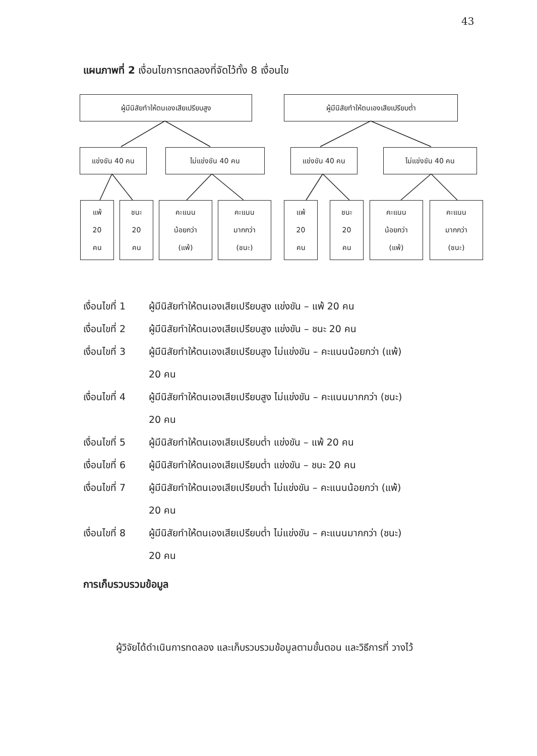43
แผนภาพที่ 2 เงื่อนไขการทดลองที่จัดไว้ทั้ง 8 เงื่อนไข
ผู้มีนิสัยทำให้ตนเองเสียเปรียบสูง ผู้มีนิสัยทำให้ตนเองเสียเปรียบต่ำ
แข่งขัน 40 คน ไม่แข่งขัน 40 คน แข่งขัน 40 คน ไม่แข่งขัน 40 คน
แพ้
20
คน
ชนะ
20
คน
คะแนน
น้อยกว่า
(แพ้)
คะแนน
มากกว่า
(ชนะ)
แพ้
20
คน
ชนะ
20
คน
คะแนน
น้อยกว่า
(แพ้)
คะแนน
มากกว่า
(ชนะ)
เงื่อนไขที่ 1 ผู้มีนิสัยทำให้ตนเองเสียเปรียบสูง แข่งขัน – แพ้ 20 คน
เงื่อนไขที่ 2 ผู้มีนิสัยทำให้ตนเองเสียเปรียบสูง แข่งขัน – ชนะ 20 คน
เงื่อนไขที่ 3 ผู้มีนิสัยทำให้ตนเองเสียเปรียบสูง ไม่แข่งขัน – คะแนนน้อยกว่า (แพ้)
20 คน
เงื่อนไขที่ 4 ผู้มีนิสัยทำให้ตนเองเสียเปรียบสูง ไม่แข่งขัน – คะแนนมากกว่า (ชนะ)
20 คน
เงื่อนไขที่ 5 ผู้มีนิสัยทำให้ตนเองเสียเปรียบต่ำ แข่งขัน – แพ้ 20 คน
เงื่อนไขที่ 6 ผู้มีนิสัยทำให้ตนเองเสียเปรียบต่ำ แข่งขัน – ชนะ 20 คน
เงื่อนไขที่ 7 ผู้มีนิสัยทำให้ตนเองเสียเปรียบต่ำ ไม่แข่งขัน – คะแนนน้อยกว่า (แพ้)
20 คน
เงื่อนไขที่ 8 ผู้มีนิสัยทำให้ตนเองเสียเปรียบต่ำ ไม่แข่งขัน – คะแนนมากกว่า (ชนะ)
20 คน
การเก็บรวบรวมข้อมูล
ผู้วิจัยได้ดำเนินการทดลอง และเก็บรวบรวมข้อมูลตามขั้นตอน และวิธีการที่ วางไว้